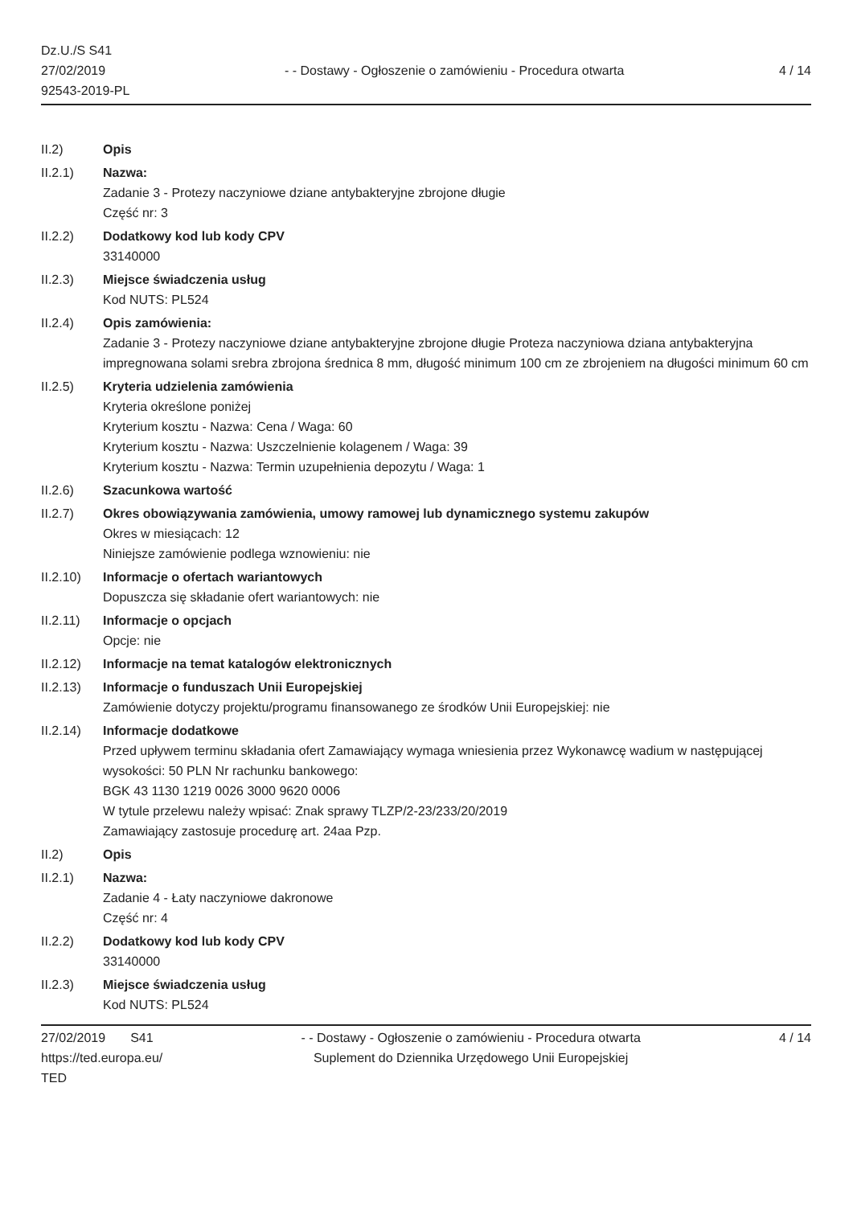Dz.U./S S41
27/02/2019
92543-2019-PL
- - Dostawy - Ogłoszenie o zamówieniu - Procedura otwarta
4 / 14
II.2) Opis
II.2.1) Nazwa:
Zadanie 3 - Protezy naczyniowe dziane antybakteryjne zbrojone długie
Część nr: 3
II.2.2) Dodatkowy kod lub kody CPV
33140000
II.2.3) Miejsce świadczenia usług
Kod NUTS: PL524
II.2.4) Opis zamówienia:
Zadanie 3 - Protezy naczyniowe dziane antybakteryjne zbrojone długie Proteza naczyniowa dziana antybakteryjna impregnowana solami srebra zbrojona średnica 8 mm, długość minimum 100 cm ze zbrojeniem na długości minimum 60 cm
II.2.5) Kryteria udzielenia zamówienia
Kryteria określone poniżej
Kryterium kosztu - Nazwa: Cena / Waga: 60
Kryterium kosztu - Nazwa: Uszczelnienie kolagenem / Waga: 39
Kryterium kosztu - Nazwa: Termin uzupełnienia depozytu / Waga: 1
II.2.6) Szacunkowa wartość
II.2.7) Okres obowiązywania zamówienia, umowy ramowej lub dynamicznego systemu zakupów
Okres w miesiącach: 12
Niniejsze zamówienie podlega wznowieniu: nie
II.2.10) Informacje o ofertach wariantowych
Dopuszcza się składanie ofert wariantowych: nie
II.2.11) Informacje o opcjach
Opcje: nie
II.2.12) Informacje na temat katalogów elektronicznych
II.2.13) Informacje o funduszach Unii Europejskiej
Zamówienie dotyczy projektu/programu finansowanego ze środków Unii Europejskiej: nie
II.2.14) Informacje dodatkowe
Przed upływem terminu składania ofert Zamawiający wymaga wniesienia przez Wykonawcę wadium w następującej wysokości: 50 PLN Nr rachunku bankowego:
BGK 43 1130 1219 0026 3000 9620 0006
W tytule przelewu należy wpisać: Znak sprawy TLZP/2-23/233/20/2019
Zamawiający zastosuje procedurę art. 24aa Pzp.
II.2) Opis
II.2.1) Nazwa:
Zadanie 4 - Łaty naczyniowe dakronowe
Część nr: 4
II.2.2) Dodatkowy kod lub kody CPV
33140000
II.2.3) Miejsce świadczenia usług
Kod NUTS: PL524
27/02/2019 S41
https://ted.europa.eu/
TED
- - Dostawy - Ogłoszenie o zamówieniu - Procedura otwarta
Suplement do Dziennika Urzędowego Unii Europejskiej
4 / 14